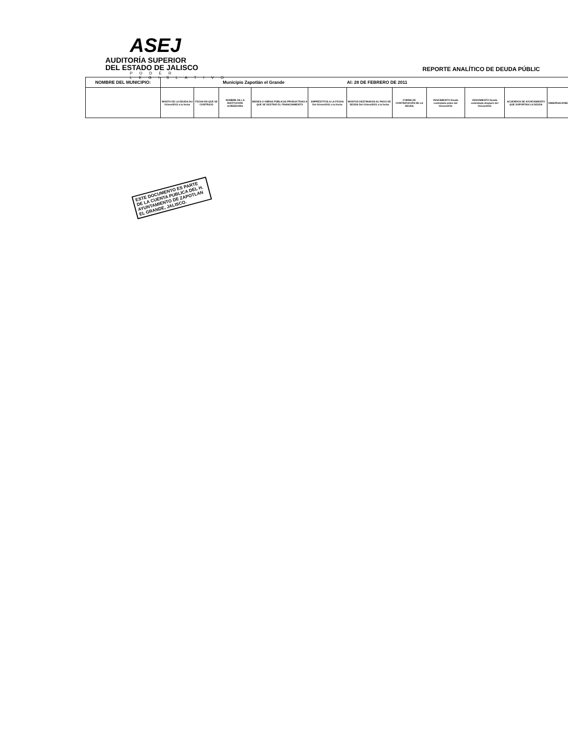ASEJ AUDITORÍA SUPERIOR
DEL ESTADO DE JALISCO
PODER LEGISLATIVO
REPORTE ANALÍTICO DE DEUDA PÚBLIC
| NOMBRE DEL MUNICIPIO: | Municipio Zapotlán el Grande | | | | | Al: 28 DE FEBRERO DE 2011 | | | | | |
| | MONTO DE LA DEUDA Del 01/ene/2011 a la fecha | FECHA EN QUE SE CONTRAJO | NOMBRE DE LA INSTITUCIÓN ACREEDORA | BIENES U OBRAS PÚBLICAS PRODUCTIVAS A QUE SE DESTINÓ EL FINANCIAMIENTO | EMPRÉSTITOS A LA FECHA Del 01/ene/2011 a la fecha | MONTOS DESTINADOS AL PAGO DE DEUDA Del 01/ene/2011 a la fecha | FORMA DE CONTRATACIÓN DE LA DEUDA | VENCIMIENTO Deuda contratada antes del 01/ene/2011 | VENCIMIENTO Deuda contratada después del 01/ene/2011 | ACUERDOS DE AYUNTAMIENTO QUE SOPORTAN LA DEUDA | OBSERVACIONES |
ESTE DOCUMENTO ES PARTE DE LA CUENTA PUBLICA DEL H. AYUNTAMIENTO DE ZAPOTLAN EL GRANDE, JALISCO.